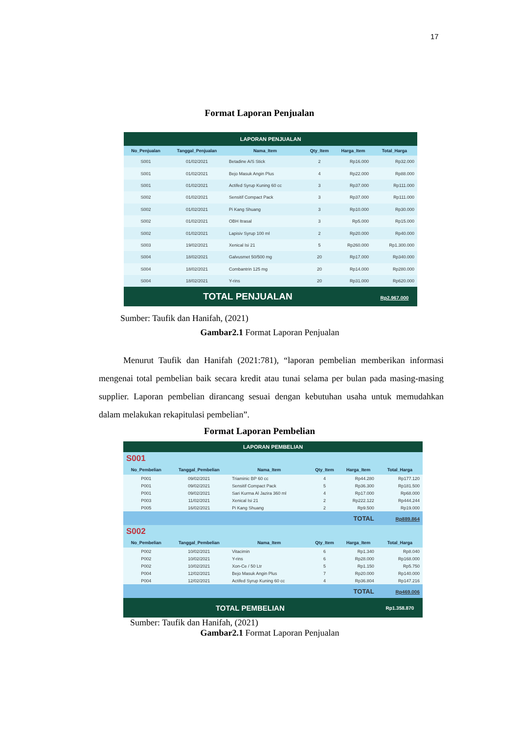17
Format Laporan Penjualan
| LAPORAN PENJUALAN | | | | | |
| No_Penjualan | Tanggal_Penjualan | Nama_Item | Qty_Item | Harga_Item | Total_Harga |
| S001 | 01/02/2021 | Betadine A/S Stick | 2 | Rp16.000 | Rp32.000 |
| S001 | 01/02/2021 | Bejo Masuk Angin Plus | 4 | Rp22.000 | Rp88.000 |
| S001 | 01/02/2021 | Actifed Syrup Kuning 60 cc | 3 | Rp37.000 | Rp111.000 |
| S002 | 01/02/2021 | Sensitif Compact Pack | 3 | Rp37.000 | Rp111.000 |
| S002 | 01/02/2021 | Pi Kang Shuang | 3 | Rp10.000 | Rp30.000 |
| S002 | 01/02/2021 | OBH Itrasal | 3 | Rp5.000 | Rp15.000 |
| S002 | 01/02/2021 | Lapisiv Syrup 100 ml | 2 | Rp20.000 | Rp40.000 |
| S003 | 19/02/2021 | Xenical Isi 21 | 5 | Rp260.000 | Rp1.300.000 |
| S004 | 18/02/2021 | Galvusmet 50/500 mg | 20 | Rp17.000 | Rp340.000 |
| S004 | 18/02/2021 | Combantrin 125 mg | 20 | Rp14.000 | Rp280.000 |
| S004 | 18/02/2021 | Y-rins | 20 | Rp31.000 | Rp620.000 |
| TOTAL PENJUALAN | | | | | Rp2.967.000 |
Sumber: Taufik dan Hanifah, (2021)
Gambar2.1 Format Laporan Penjualan
Menurut Taufik dan Hanifah (2021:781), “laporan pembelian memberikan informasi mengenai total pembelian baik secara kredit atau tunai selama per bulan pada masing-masing supplier. Laporan pembelian dirancang sesuai dengan kebutuhan usaha untuk memudahkan dalam melakukan rekapitulasi pembelian”.
Format Laporan Pembelian
| LAPORAN PEMBELIAN | | | | | |
| S001 | | | | | |
| No_Pembelian | Tanggal_Pembelian | Nama_Item | Qty_Item | Harga_Item | Total_Harga |
| P001 | 09/02/2021 | Triaminic BP 60 cc | 4 | Rp44.280 | Rp177.120 |
| P001 | 09/02/2021 | Sensitif Compact Pack | 5 | Rp36.300 | Rp181.500 |
| P001 | 09/02/2021 | Sari Kurma Al Jazira 360 ml | 4 | Rp17.000 | Rp68.000 |
| P003 | 11/02/2021 | Xenical Isi 21 | 2 | Rp222.122 | Rp444.244 |
| P005 | 16/02/2021 | Pi Kang Shuang | 2 | Rp9.500 | Rp19.000 |
| TOTAL | | | | | Rp889.864 |
| S002 | | | | | |
| No_Pembelian | Tanggal_Pembelian | Nama_Item | Qty_Item | Harga_Item | Total_Harga |
| P002 | 10/02/2021 | Vitacimin | 6 | Rp1.340 | Rp8.040 |
| P002 | 10/02/2021 | Y-rins | 6 | Rp28.000 | Rp168.000 |
| P002 | 10/02/2021 | Xon-Ce / 50 Ltr | 5 | Rp1.150 | Rp5.750 |
| P004 | 12/02/2021 | Bejo Masuk Angin Plus | 7 | Rp20.000 | Rp140.000 |
| P004 | 12/02/2021 | Actifed Syrup Kuning 60 cc | 4 | Rp36.804 | Rp147.216 |
| TOTAL | | | | | Rp469.006 |
| TOTAL PEMBELIAN | | | | | Rp1.358.870 |
Sumber: Taufik dan Hanifah, (2021)
Gambar2.1 Format Laporan Penjualan